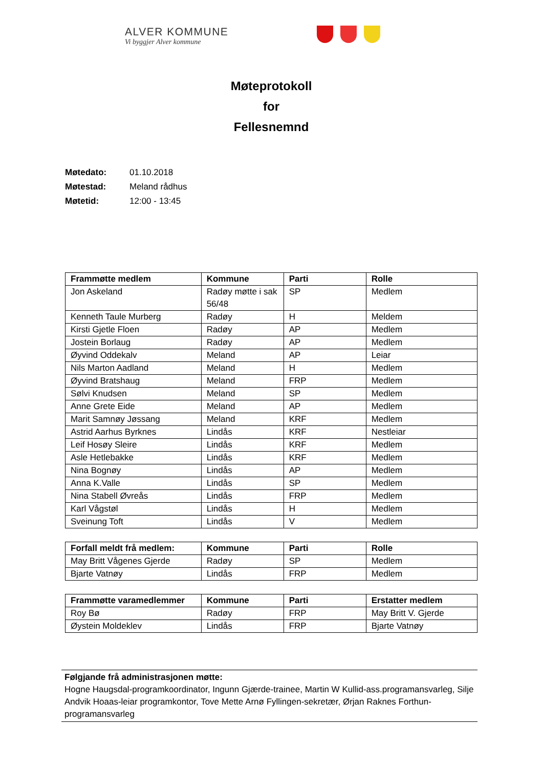ALVER KOMMUNE
Vi byggjer Alver kommune
Møteprotokoll
for
Fellesnemnd
Møtedato: 01.10.2018
Møtestad: Meland rådhus
Møtetid: 12:00 - 13:45
| Frammøtte medlem | Kommune | Parti | Rolle |
| --- | --- | --- | --- |
| Jon Askeland | Radøy møtte i sak 56/48 | SP | Medlem |
| Kenneth Taule Murberg | Radøy | H | Meldem |
| Kirsti Gjetle Floen | Radøy | AP | Medlem |
| Jostein Borlaug | Radøy | AP | Medlem |
| Øyvind Oddekalv | Meland | AP | Leiar |
| Nils Marton Aadland | Meland | H | Medlem |
| Øyvind Bratshaug | Meland | FRP | Medlem |
| Sølvi Knudsen | Meland | SP | Medlem |
| Anne Grete Eide | Meland | AP | Medlem |
| Marit Samnøy Jøssang | Meland | KRF | Medlem |
| Astrid Aarhus Byrknes | Lindås | KRF | Nestleiar |
| Leif Hosøy Sleire | Lindås | KRF | Medlem |
| Asle Hetlebakke | Lindås | KRF | Medlem |
| Nina Bognøy | Lindås | AP | Medlem |
| Anna K.Valle | Lindås | SP | Medlem |
| Nina Stabell Øvreås | Lindås | FRP | Medlem |
| Karl Vågstøl | Lindås | H | Medlem |
| Sveinung Toft | Lindås | V | Medlem |
| Forfall meldt frå medlem: | Kommune | Parti | Rolle |
| --- | --- | --- | --- |
| May Britt Vågenes Gjerde | Radøy | SP | Medlem |
| Bjarte Vatnøy | Lindås | FRP | Medlem |
| Frammøtte varamedlemmer | Kommune | Parti | Erstatter medlem |
| --- | --- | --- | --- |
| Roy Bø | Radøy | FRP | May Britt V. Gjerde |
| Øystein Moldeklev | Lindås | FRP | Bjarte Vatnøy |
Følgjande frå administrasjonen møtte:
Hogne Haugsdal-programkoordinator, Ingunn Gjærde-trainee, Martin W Kullid-ass.programansvarleg, Silje Andvik Hoaas-leiar programkontor, Tove Mette Arnø Fyllingen-sekretær, Ørjan Raknes Forthun-programansvarleg